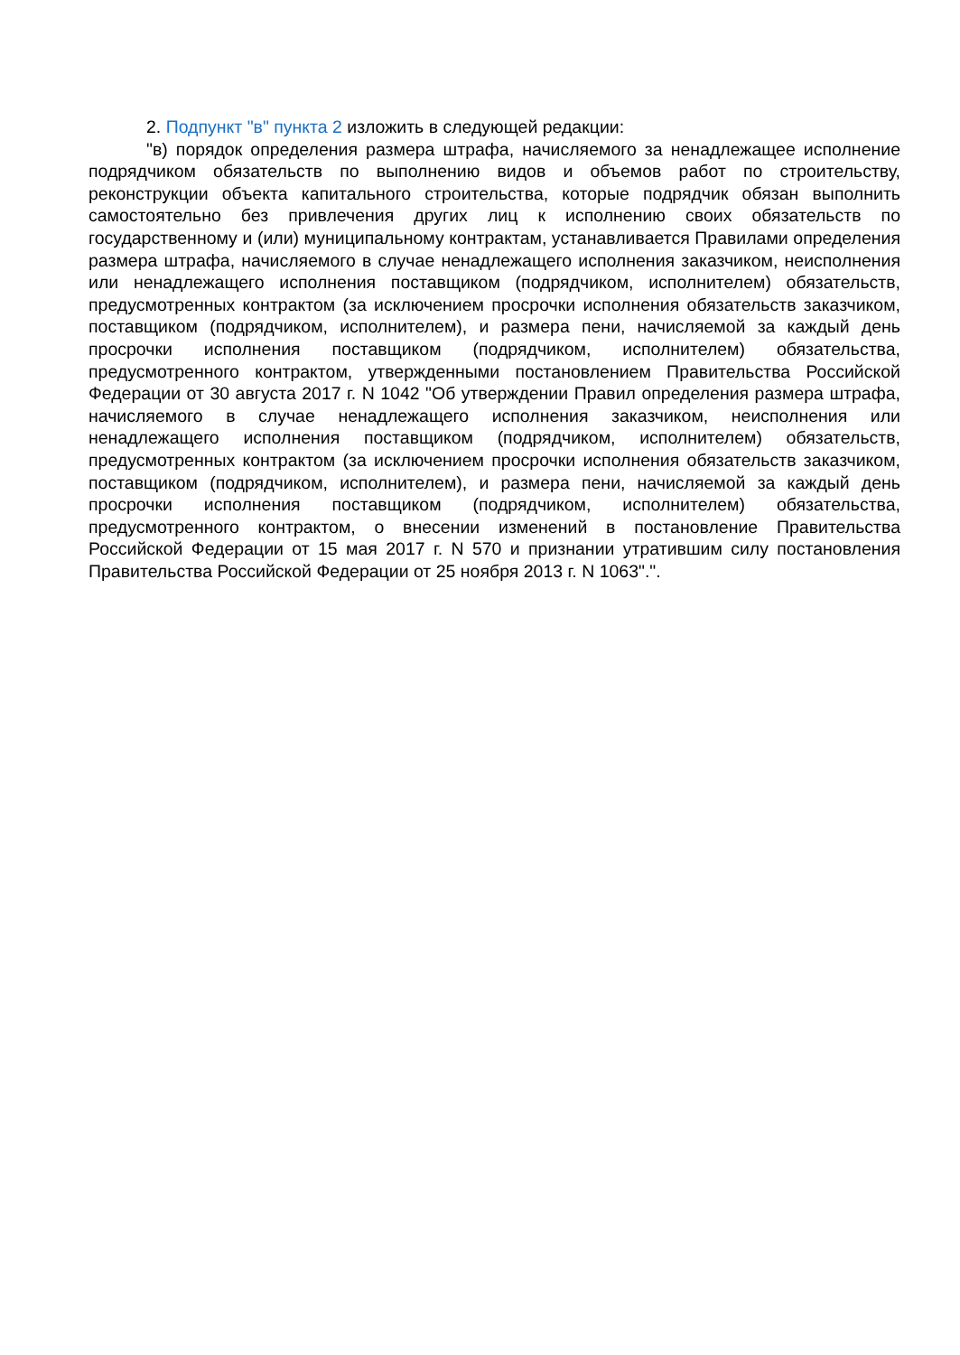2. Подпункт "в" пункта 2 изложить в следующей редакции:
"в) порядок определения размера штрафа, начисляемого за ненадлежащее исполнение подрядчиком обязательств по выполнению видов и объемов работ по строительству, реконструкции объекта капитального строительства, которые подрядчик обязан выполнить самостоятельно без привлечения других лиц к исполнению своих обязательств по государственному и (или) муниципальному контрактам, устанавливается Правилами определения размера штрафа, начисляемого в случае ненадлежащего исполнения заказчиком, неисполнения или ненадлежащего исполнения поставщиком (подрядчиком, исполнителем) обязательств, предусмотренных контрактом (за исключением просрочки исполнения обязательств заказчиком, поставщиком (подрядчиком, исполнителем), и размера пени, начисляемой за каждый день просрочки исполнения поставщиком (подрядчиком, исполнителем) обязательства, предусмотренного контрактом, утвержденными постановлением Правительства Российской Федерации от 30 августа 2017 г. N 1042 "Об утверждении Правил определения размера штрафа, начисляемого в случае ненадлежащего исполнения заказчиком, неисполнения или ненадлежащего исполнения поставщиком (подрядчиком, исполнителем) обязательств, предусмотренных контрактом (за исключением просрочки исполнения обязательств заказчиком, поставщиком (подрядчиком, исполнителем), и размера пени, начисляемой за каждый день просрочки исполнения поставщиком (подрядчиком, исполнителем) обязательства, предусмотренного контрактом, о внесении изменений в постановление Правительства Российской Федерации от 15 мая 2017 г. N 570 и признании утратившим силу постановления Правительства Российской Федерации от 25 ноября 2013 г. N 1063".".